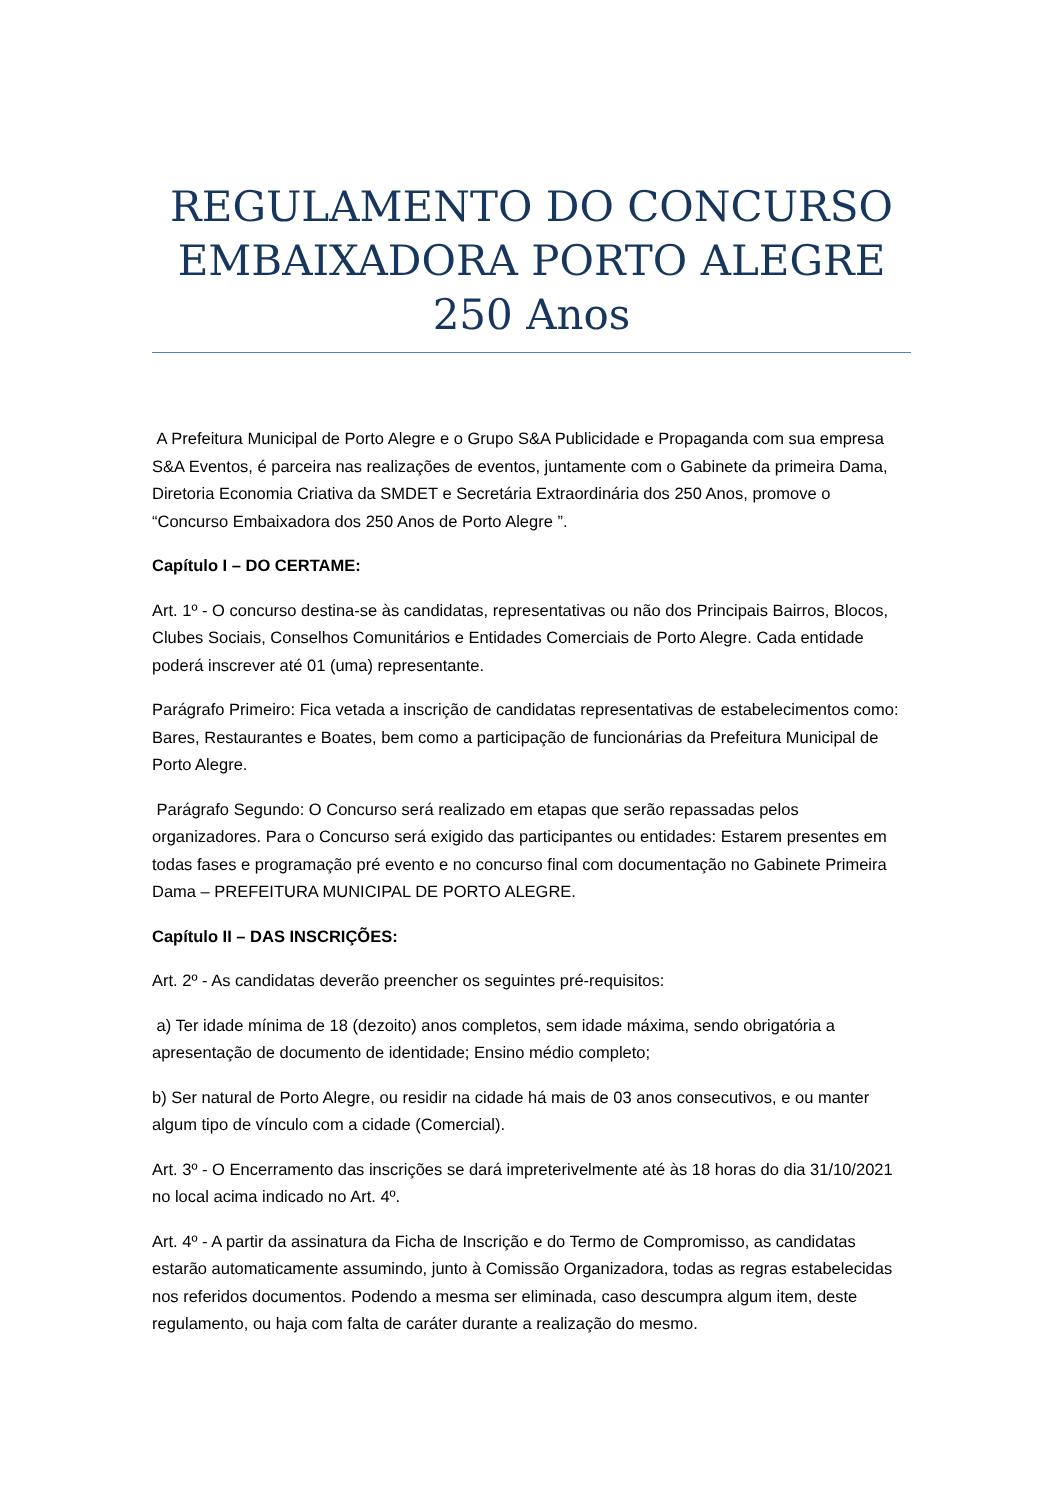REGULAMENTO DO CONCURSO EMBAIXADORA PORTO ALEGRE 250 Anos
A Prefeitura Municipal de Porto Alegre e o Grupo S&A Publicidade e Propaganda com sua empresa S&A Eventos, é parceira nas realizações de eventos, juntamente com o Gabinete da primeira Dama, Diretoria Economia Criativa da SMDET e Secretária Extraordinária dos 250 Anos, promove o “Concurso Embaixadora dos 250 Anos de Porto Alegre ”.
Capítulo I – DO CERTAME:
Art. 1º - O concurso destina-se às candidatas, representativas ou não dos Principais Bairros, Blocos, Clubes Sociais, Conselhos Comunitários e Entidades Comerciais de Porto Alegre. Cada entidade poderá inscrever até 01 (uma) representante.
Parágrafo Primeiro: Fica vetada a inscrição de candidatas representativas de estabelecimentos como: Bares, Restaurantes e Boates, bem como a participação de funcionárias da Prefeitura Municipal de Porto Alegre.
Parágrafo Segundo: O Concurso será realizado em etapas que serão repassadas pelos organizadores. Para o Concurso será exigido das participantes ou entidades: Estarem presentes em todas fases e programação pré evento e no concurso final com documentação no Gabinete Primeira Dama – PREFEITURA MUNICIPAL DE PORTO ALEGRE.
Capítulo II – DAS INSCRIÇÕES:
Art. 2º - As candidatas deverão preencher os seguintes pré-requisitos:
a) Ter idade mínima de 18 (dezoito) anos completos, sem idade máxima, sendo obrigatória a apresentação de documento de identidade; Ensino médio completo;
b) Ser natural de Porto Alegre, ou residir na cidade há mais de 03 anos consecutivos, e ou manter algum tipo de vínculo com a cidade (Comercial).
Art. 3º - O Encerramento das inscrições se dará impreterivelmente até às 18 horas do dia 31/10/2021 no local acima indicado no Art. 4º.
Art. 4º - A partir da assinatura da Ficha de Inscrição e do Termo de Compromisso, as candidatas estarão automaticamente assumindo, junto à Comissão Organizadora, todas as regras estabelecidas nos referidos documentos. Podendo a mesma ser eliminada, caso descumpra algum item, deste regulamento, ou haja com falta de caráter durante a realização do mesmo.